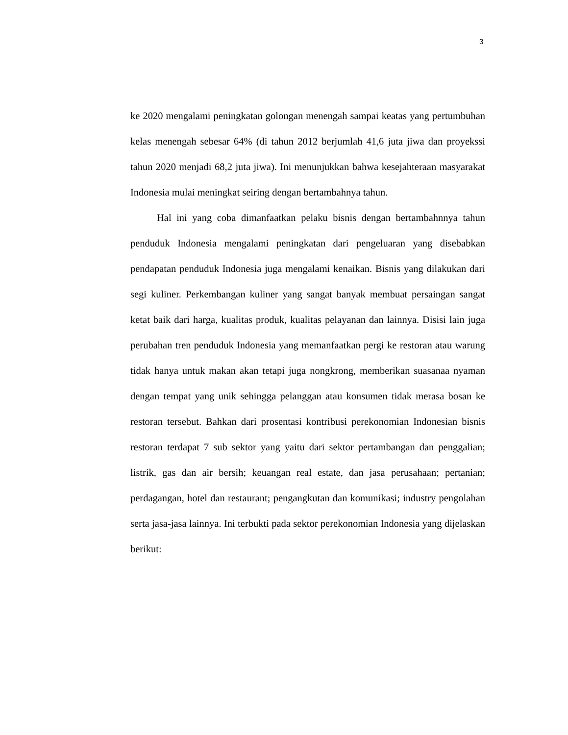3
ke 2020 mengalami peningkatan golongan menengah sampai keatas yang pertumbuhan kelas menengah sebesar 64% (di tahun 2012 berjumlah 41,6 juta jiwa dan proyekssi tahun 2020 menjadi 68,2 juta jiwa). Ini menunjukkan bahwa kesejahteraan masyarakat Indonesia mulai meningkat seiring dengan bertambahnya tahun.
Hal ini yang coba dimanfaatkan pelaku bisnis dengan bertambahnnya tahun penduduk Indonesia mengalami peningkatan dari pengeluaran yang disebabkan pendapatan penduduk Indonesia juga mengalami kenaikan. Bisnis yang dilakukan dari segi kuliner. Perkembangan kuliner yang sangat banyak membuat persaingan sangat ketat baik dari harga, kualitas produk, kualitas pelayanan dan lainnya. Disisi lain juga perubahan tren penduduk Indonesia yang memanfaatkan pergi ke restoran atau warung tidak hanya untuk makan akan tetapi juga nongkrong, memberikan suasanaa nyaman dengan tempat yang unik sehingga pelanggan atau konsumen tidak merasa bosan ke restoran tersebut. Bahkan dari prosentasi kontribusi perekonomian Indonesian bisnis restoran terdapat 7 sub sektor yang yaitu dari sektor pertambangan dan penggalian; listrik, gas dan air bersih; keuangan real estate, dan jasa perusahaan; pertanian; perdagangan, hotel dan restaurant; pengangkutan dan komunikasi; industry pengolahan serta jasa-jasa lainnya. Ini terbukti pada sektor perekonomian Indonesia yang dijelaskan berikut: